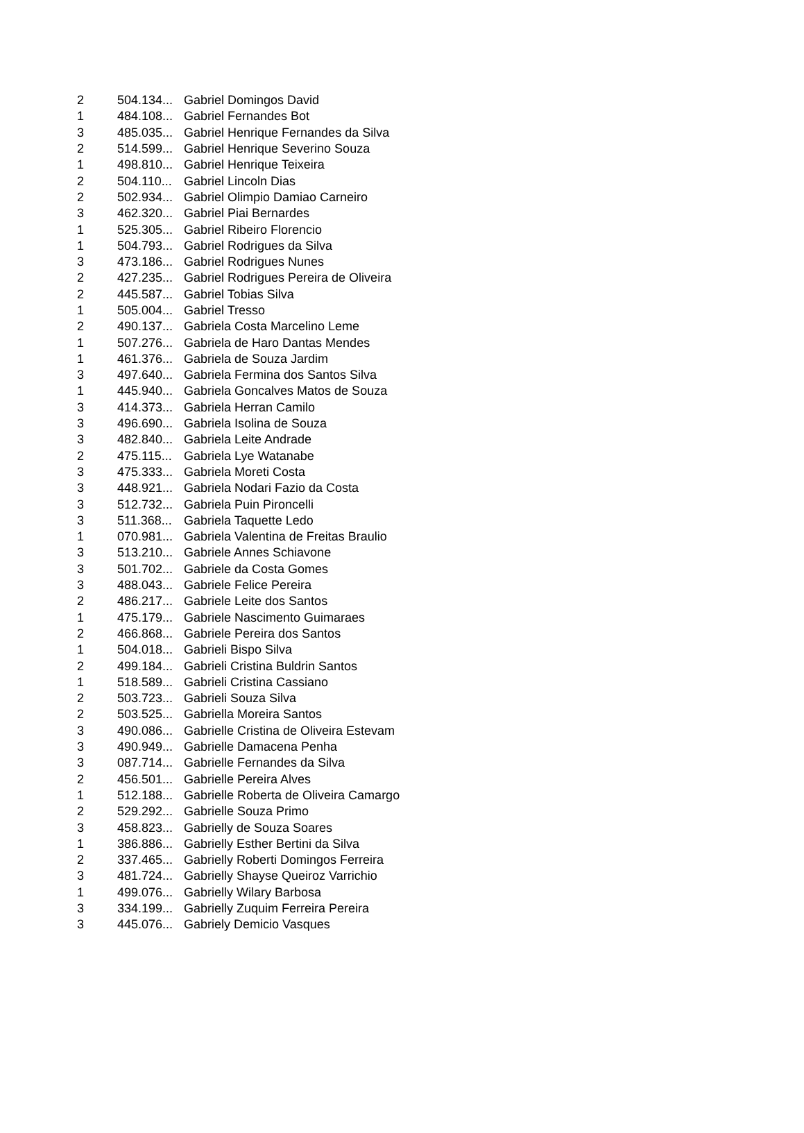| 2 | 504.134... | Gabriel Domingos David |
| 1 | 484.108... | Gabriel Fernandes Bot |
| 3 | 485.035... | Gabriel Henrique Fernandes da Silva |
| 2 | 514.599... | Gabriel Henrique Severino Souza |
| 1 | 498.810... | Gabriel Henrique Teixeira |
| 2 | 504.110... | Gabriel Lincoln Dias |
| 2 | 502.934... | Gabriel Olimpio Damiao Carneiro |
| 3 | 462.320... | Gabriel Piai Bernardes |
| 1 | 525.305... | Gabriel Ribeiro Florencio |
| 1 | 504.793... | Gabriel Rodrigues da Silva |
| 3 | 473.186... | Gabriel Rodrigues Nunes |
| 2 | 427.235... | Gabriel Rodrigues Pereira de Oliveira |
| 2 | 445.587... | Gabriel Tobias Silva |
| 1 | 505.004... | Gabriel Tresso |
| 2 | 490.137... | Gabriela Costa Marcelino Leme |
| 1 | 507.276... | Gabriela de Haro Dantas Mendes |
| 1 | 461.376... | Gabriela de Souza Jardim |
| 3 | 497.640... | Gabriela Fermina dos Santos Silva |
| 1 | 445.940... | Gabriela Goncalves Matos de Souza |
| 3 | 414.373... | Gabriela Herran Camilo |
| 3 | 496.690... | Gabriela Isolina de Souza |
| 3 | 482.840... | Gabriela Leite Andrade |
| 2 | 475.115... | Gabriela Lye Watanabe |
| 3 | 475.333... | Gabriela Moreti Costa |
| 3 | 448.921... | Gabriela Nodari Fazio da Costa |
| 3 | 512.732... | Gabriela Puin Pironcelli |
| 3 | 511.368... | Gabriela Taquette Ledo |
| 1 | 070.981... | Gabriela Valentina de Freitas Braulio |
| 3 | 513.210... | Gabriele Annes Schiavone |
| 3 | 501.702... | Gabriele da Costa Gomes |
| 3 | 488.043... | Gabriele Felice Pereira |
| 2 | 486.217... | Gabriele Leite dos Santos |
| 1 | 475.179... | Gabriele Nascimento Guimaraes |
| 2 | 466.868... | Gabriele Pereira dos Santos |
| 1 | 504.018... | Gabrieli Bispo Silva |
| 2 | 499.184... | Gabrieli Cristina Buldrin Santos |
| 1 | 518.589... | Gabrieli Cristina Cassiano |
| 2 | 503.723... | Gabrieli Souza Silva |
| 2 | 503.525... | Gabriella Moreira Santos |
| 3 | 490.086... | Gabrielle Cristina de Oliveira Estevam |
| 3 | 490.949... | Gabrielle Damacena Penha |
| 3 | 087.714... | Gabrielle Fernandes da Silva |
| 2 | 456.501... | Gabrielle Pereira Alves |
| 1 | 512.188... | Gabrielle Roberta de Oliveira Camargo |
| 2 | 529.292... | Gabrielle Souza Primo |
| 3 | 458.823... | Gabrielly de Souza Soares |
| 1 | 386.886... | Gabrielly Esther Bertini da Silva |
| 2 | 337.465... | Gabrielly Roberti Domingos Ferreira |
| 3 | 481.724... | Gabrielly Shayse Queiroz Varrichio |
| 1 | 499.076... | Gabrielly Wilary Barbosa |
| 3 | 334.199... | Gabrielly Zuquim Ferreira Pereira |
| 3 | 445.076... | Gabriely Demicio Vasques |